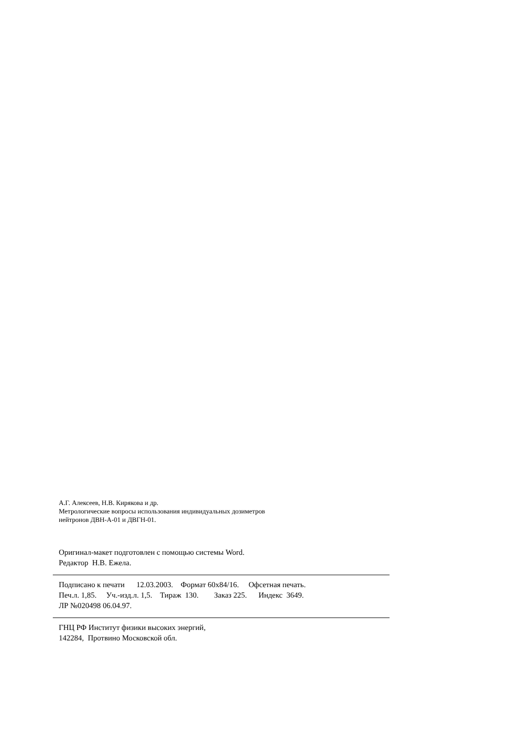А.Г. Алексеев, Н.В. Кирякова и др.
Метрологические вопросы использования индивидуальных дозиметров
нейтронов ДВН-А-01 и ДВГН-01.
Оригинал-макет подготовлен с помощью системы Word. Редактор Н.В. Ежела.
Подписано к печати 12.03.2003. Формат 60х84/16. Офсетная печать. Печ.л. 1,85. Уч.-изд.л. 1,5. Тираж 130. Заказ 225. Индекс 3649. ЛР №020498 06.04.97.
ГНЦ РФ Институт физики высоких энергий, 142284, Протвино Московской обл.